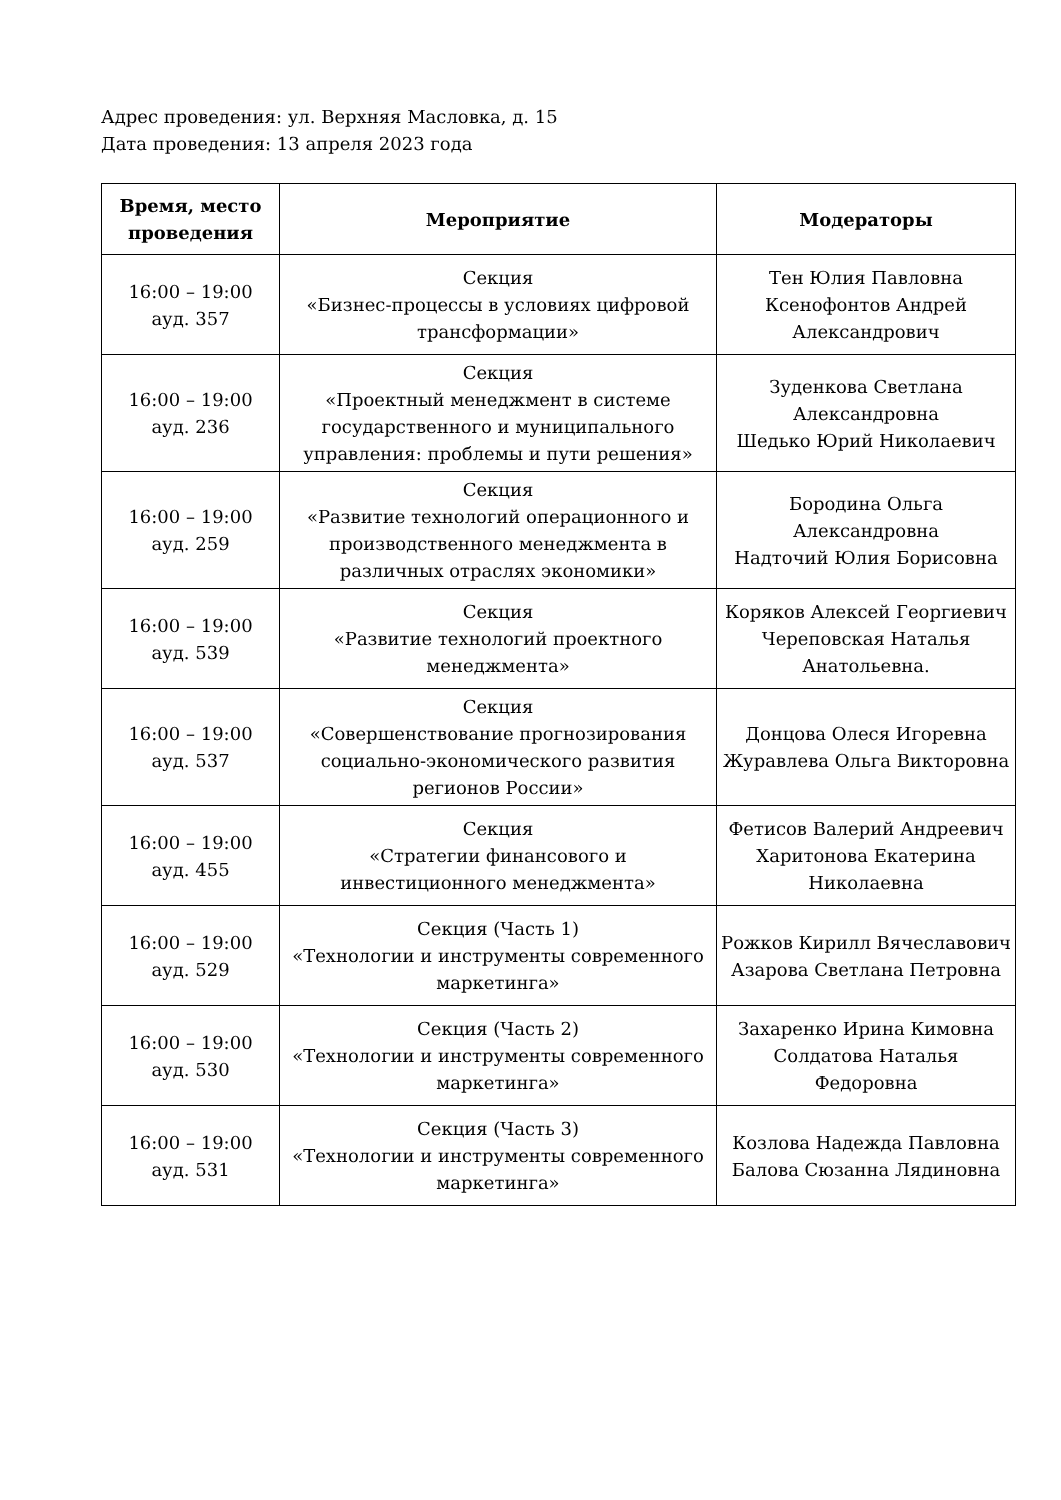Адрес проведения: ул. Верхняя Масловка, д. 15
Дата проведения: 13 апреля 2023 года
| Время, место проведения | Мероприятие | Модераторы |
| --- | --- | --- |
| 16:00 – 19:00 ауд. 357 | Секция «Бизнес-процессы в условиях цифровой трансформации» | Тен Юлия Павловна Ксенофонтов Андрей Александрович |
| 16:00 – 19:00 ауд. 236 | Секция «Проектный менеджмент в системе государственного и муниципального управления: проблемы и пути решения» | Зуденкова Светлана Александровна Шедько Юрий Николаевич |
| 16:00 – 19:00 ауд. 259 | Секция «Развитие технологий операционного и производственного менеджмента в различных отраслях экономики» | Бородина Ольга Александровна Надточий Юлия Борисовна |
| 16:00 – 19:00 ауд. 539 | Секция «Развитие технологий проектного менеджмента» | Коряков Алексей Георгиевич Череповская Наталья Анатольевна. |
| 16:00 – 19:00 ауд. 537 | Секция «Совершенствование прогнозирования социально-экономического развития регионов России» | Донцова Олеся Игоревна Журавлева Ольга Викторовна |
| 16:00 – 19:00 ауд. 455 | Секция «Стратегии финансового и инвестиционного менеджмента» | Фетисов Валерий Андреевич Харитонова Екатерина Николаевна |
| 16:00 – 19:00 ауд. 529 | Секция (Часть 1) «Технологии и инструменты современного маркетинга» | Рожков Кирилл Вячеславович Азарова Светлана Петровна |
| 16:00 – 19:00 ауд. 530 | Секция (Часть 2) «Технологии и инструменты современного маркетинга» | Захаренко Ирина Кимовна Солдатова Наталья Федоровна |
| 16:00 – 19:00 ауд. 531 | Секция (Часть 3) «Технологии и инструменты современного маркетинга» | Козлова Надежда Павловна Балова Сюзанна Лядиновна |